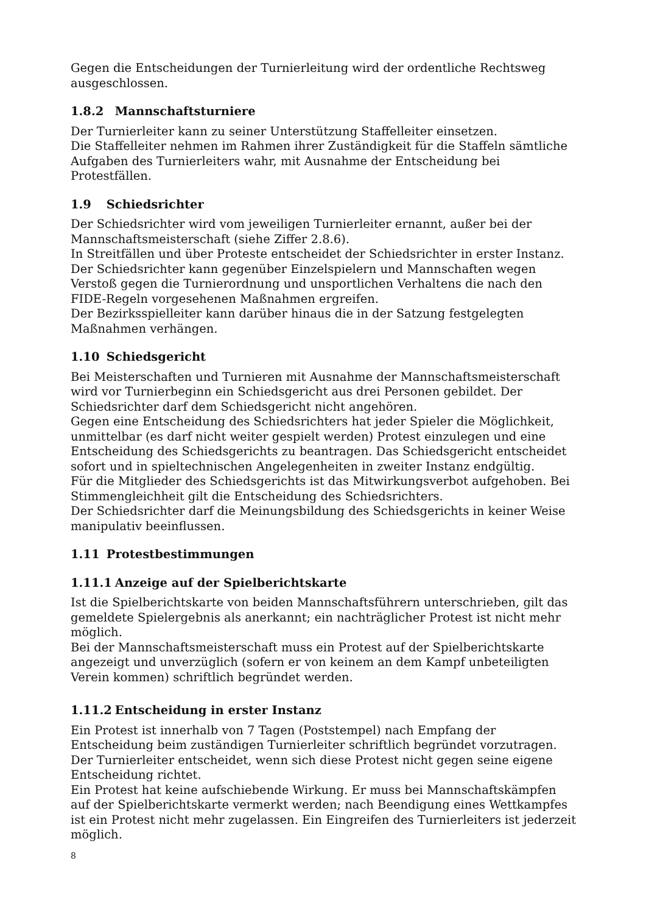Gegen die Entscheidungen der Turnierleitung wird der ordentliche Rechtsweg ausgeschlossen.
1.8.2 Mannschaftsturniere
Der Turnierleiter kann zu seiner Unterstützung Staffelleiter einsetzen.
Die Staffelleiter nehmen im Rahmen ihrer Zuständigkeit für die Staffeln sämtliche Aufgaben des Turnierleiters wahr, mit Ausnahme der Entscheidung bei Protestfällen.
1.9 Schiedsrichter
Der Schiedsrichter wird vom jeweiligen Turnierleiter ernannt, außer bei der Mannschaftsmeisterschaft (siehe Ziffer 2.8.6).
In Streitfällen und über Proteste entscheidet der Schiedsrichter in erster Instanz.
Der Schiedsrichter kann gegenüber Einzelspielern und Mannschaften wegen Verstoß gegen die Turnierordnung und unsportlichen Verhaltens die nach den FIDE-Regeln vorgesehenen Maßnahmen ergreifen.
Der Bezirksspielleiter kann darüber hinaus die in der Satzung festgelegten Maßnahmen verhängen.
1.10 Schiedsgericht
Bei Meisterschaften und Turnieren mit Ausnahme der Mannschaftsmeisterschaft wird vor Turnierbeginn ein Schiedsgericht aus drei Personen gebildet. Der Schiedsrichter darf dem Schiedsgericht nicht angehören.
Gegen eine Entscheidung des Schiedsrichters hat jeder Spieler die Möglichkeit, unmittelbar (es darf nicht weiter gespielt werden) Protest einzulegen und eine Entscheidung des Schiedsgerichts zu beantragen. Das Schiedsgericht entscheidet sofort und in spieltechnischen Angelegenheiten in zweiter Instanz endgültig.
Für die Mitglieder des Schiedsgerichts ist das Mitwirkungsverbot aufgehoben. Bei Stimmengleichheit gilt die Entscheidung des Schiedsrichters.
Der Schiedsrichter darf die Meinungsbildung des Schiedsgerichts in keiner Weise manipulativ beeinflussen.
1.11 Protestbestimmungen
1.11.1 Anzeige auf der Spielberichtskarte
Ist die Spielberichtskarte von beiden Mannschaftsführern unterschrieben, gilt das gemeldete Spielergebnis als anerkannt; ein nachträglicher Protest ist nicht mehr möglich.
Bei der Mannschaftsmeisterschaft muss ein Protest auf der Spielberichtskarte angezeigt und unverzüglich (sofern er von keinem an dem Kampf unbeteiligten Verein kommen) schriftlich begründet werden.
1.11.2 Entscheidung in erster Instanz
Ein Protest ist innerhalb von 7 Tagen (Poststempel) nach Empfang der Entscheidung beim zuständigen Turnierleiter schriftlich begründet vorzutragen. Der Turnierleiter entscheidet, wenn sich diese Protest nicht gegen seine eigene Entscheidung richtet.
Ein Protest hat keine aufschiebende Wirkung. Er muss bei Mannschaftskämpfen auf der Spielberichtskarte vermerkt werden; nach Beendigung eines Wettkampfes ist ein Protest nicht mehr zugelassen. Ein Eingreifen des Turnierleiters ist jederzeit möglich.
8